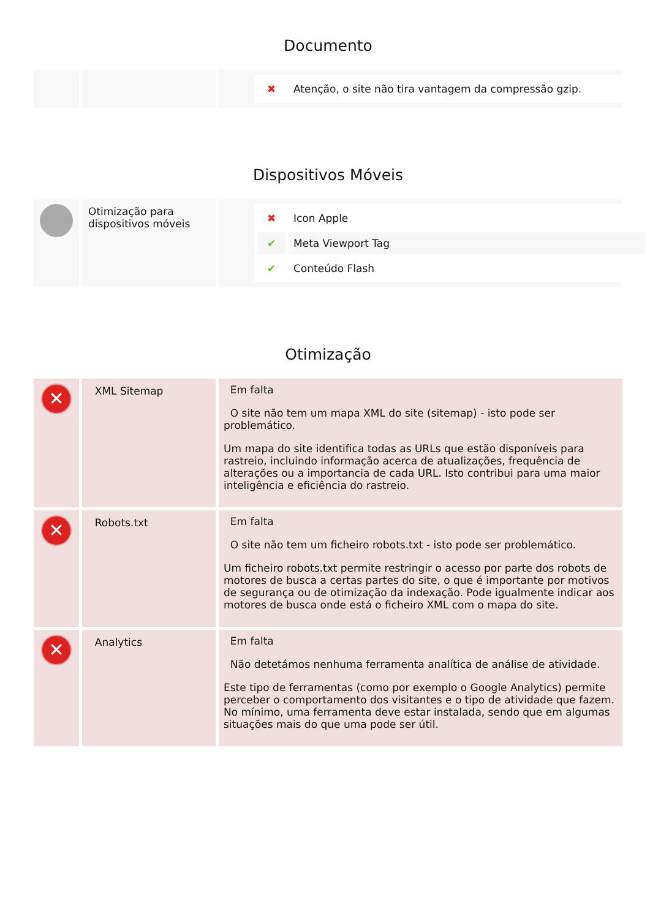Documento
| | | / ✖ / Atenção, o site não tira vantagem da compressão gzip. / |
Dispositivos Móveis
| | Otimização para dispositivos móveis | / ✖ / Icon Apple / / ✔ / Meta Viewport Tag / / ✔ / Conteúdo Flash / |
Otimização
| ✕ | XML Sitemap | Em falta O site não tem um mapa XML do site (sitemap) - isto pode ser problemático. Um mapa do site identifica todas as URLs que estão disponíveis para rastreio, incluindo informação acerca de atualizações, frequência de alterações ou a importancia de cada URL. Isto contribui para uma maior inteligência e eficiência do rastreio. |
| ✕ | Robots.txt | Em falta O site não tem um ficheiro robots.txt - isto pode ser problemático. Um ficheiro robots.txt permite restringir o acesso por parte dos robots de motores de busca a certas partes do site, o que é importante por motivos de segurança ou de otimização da indexação. Pode igualmente indicar aos motores de busca onde está o ficheiro XML com o mapa do site. |
| ✕ | Analytics | Em falta Não detetámos nenhuma ferramenta analítica de análise de atividade. Este tipo de ferramentas (como por exemplo o Google Analytics) permite perceber o comportamento dos visitantes e o tipo de atividade que fazem. No mínimo, uma ferramenta deve estar instalada, sendo que em algumas situações mais do que uma pode ser útil. |